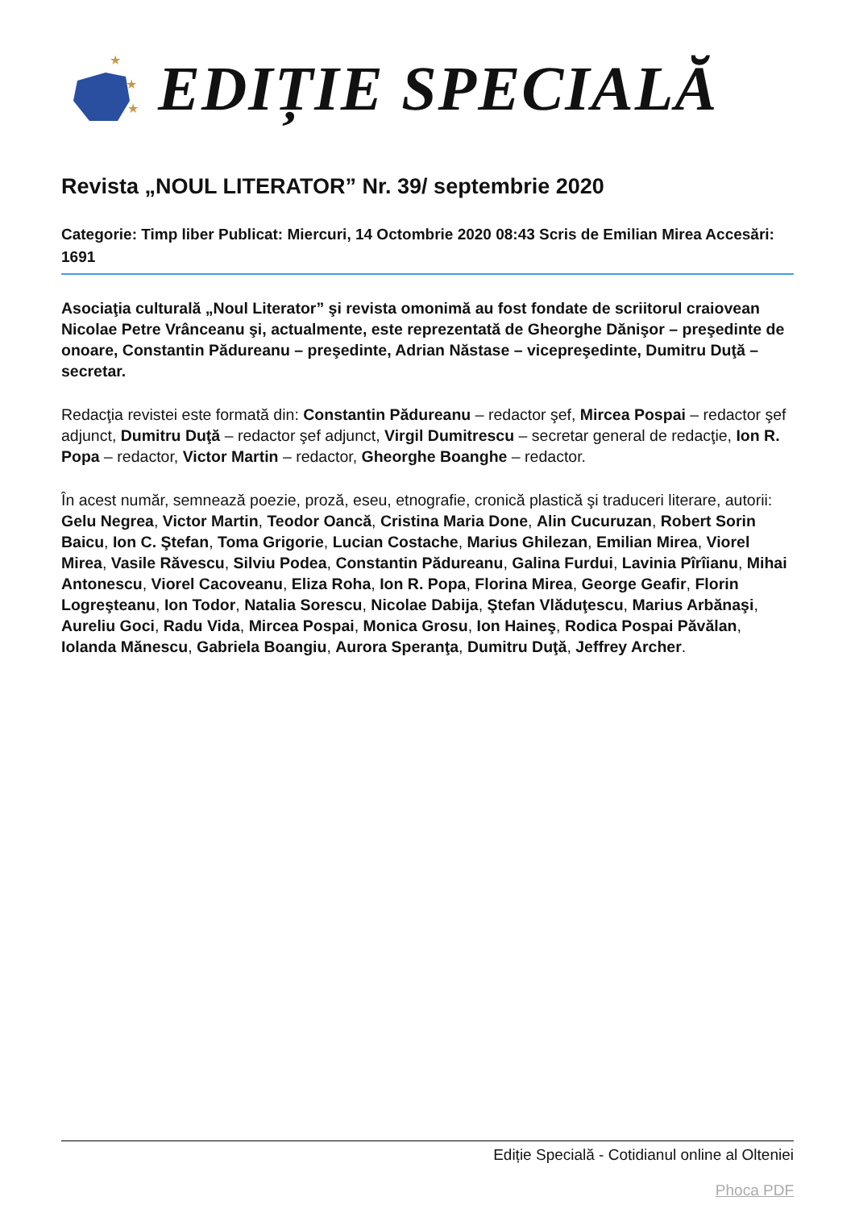★
★
★
EDIȚIE SPECIALĂ
Revista „NOUL LITERATOR” Nr. 39/ septembrie 2020
Categorie: Timp liber Publicat: Miercuri, 14 Octombrie 2020 08:43 Scris de Emilian Mirea Accesări: 1691
Asociaţia culturală „Noul Literator” şi revista omonimă au fost fondate de scriitorul craiovean Nicolae Petre Vrânceanu şi, actualmente, este reprezentată de Gheorghe Dănişor – preşedinte de onoare, Constantin Pădureanu – preşedinte, Adrian Năstase – vicepreşedinte, Dumitru Duţă – secretar.
Redacţia revistei este formată din: Constantin Pădureanu – redactor şef, Mircea Pospai – redactor şef adjunct, Dumitru Duţă – redactor şef adjunct, Virgil Dumitrescu – secretar general de redacţie, Ion R. Popa – redactor, Victor Martin – redactor, Gheorghe Boanghe – redactor.
În acest număr, semnează poezie, proză, eseu, etnografie, cronică plastică şi traduceri literare, autorii: Gelu Negrea, Victor Martin, Teodor Oancă, Cristina Maria Done, Alin Cucuruzan, Robert Sorin Baicu, Ion C. Ştefan, Toma Grigorie, Lucian Costache, Marius Ghilezan, Emilian Mirea, Viorel Mirea, Vasile Răvescu, Silviu Podea, Constantin Pădureanu, Galina Furdui, Lavinia Pîrîianu, Mihai Antonescu, Viorel Cacoveanu, Eliza Roha, Ion R. Popa, Florina Mirea, George Geafir, Florin Logreşteanu, Ion Todor, Natalia Sorescu, Nicolae Dabija, Ştefan Vlăduţescu, Marius Arbănaşi, Aureliu Goci, Radu Vida, Mircea Pospai, Monica Grosu, Ion Haineş, Rodica Pospai Păvălan, Iolanda Mănescu, Gabriela Boangiu, Aurora Speranţa, Dumitru Duţă, Jeffrey Archer.
Ediție Specială - Cotidianul online al Olteniei
Phoca PDF